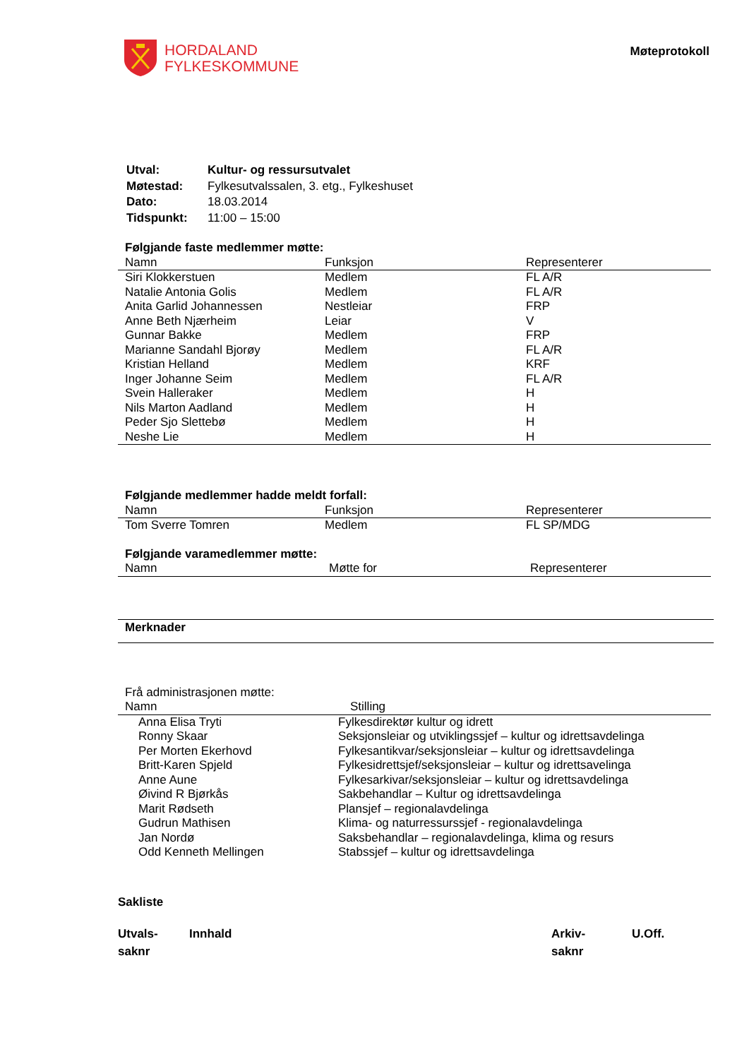HORDALAND
FYLKESKOMMUNE
Møteprotokoll
| Utval: | Kultur- og ressursutvalet |
| Møtestad: | Fylkesutvalssalen, 3. etg., Fylkeshuset |
| Dato: | 18.03.2014 |
| Tidspunkt: | 11:00 – 15:00 |
Følgjande faste medlemmer møtte:
| Namn | Funksjon | Representerer |
| --- | --- | --- |
| Siri Klokkerstuen | Medlem | FL A/R |
| Natalie Antonia Golis | Medlem | FL A/R |
| Anita Garlid Johannessen | Nestleiar | FRP |
| Anne Beth Njærheim | Leiar | V |
| Gunnar Bakke | Medlem | FRP |
| Marianne Sandahl Bjorøy | Medlem | FL A/R |
| Kristian Helland | Medlem | KRF |
| Inger Johanne Seim | Medlem | FL A/R |
| Svein Halleraker | Medlem | H |
| Nils Marton Aadland | Medlem | H |
| Peder Sjo Slettebø | Medlem | H |
| Neshe Lie | Medlem | H |
Følgjande medlemmer hadde meldt forfall:
| Namn | Funksjon | Representerer |
| --- | --- | --- |
| Tom Sverre Tomren | Medlem | FL SP/MDG |
Følgjande varamedlemmer møtte:
| Namn | Møtte for | Representerer |
| --- | --- | --- |
Merknader
Frå administrasjonen møtte:
| Namn | Stilling |
| --- | --- |
| Anna Elisa Tryti | Fylkesdirektør kultur og idrett |
| Ronny Skaar | Seksjonsleiar og utviklingssjef – kultur og idrettsavdelinga |
| Per Morten Ekerhovd | Fylkesantikvar/seksjonsleiar – kultur og idrettsavdelinga |
| Britt-Karen Spjeld | Fylkesidrettsjef/seksjonsleiar – kultur og idrettsavelinga |
| Anne Aune | Fylkesarkivar/seksjonsleiar – kultur og idrettsavdelinga |
| Øivind R Bjørkås | Sakbehandlar – Kultur og idrettsavdelinga |
| Marit Rødseth | Plansjef – regionalavdelinga |
| Gudrun Mathisen | Klima- og naturressurssjef - regionalavdelinga |
| Jan Nordø | Saksbehandlar – regionalavdelinga, klima og resurs |
| Odd Kenneth Mellingen | Stabssjef – kultur og idrettsavdelinga |
Sakliste
Utvals-
saknr
Innhald Arkiv-
saknr
U.Off.